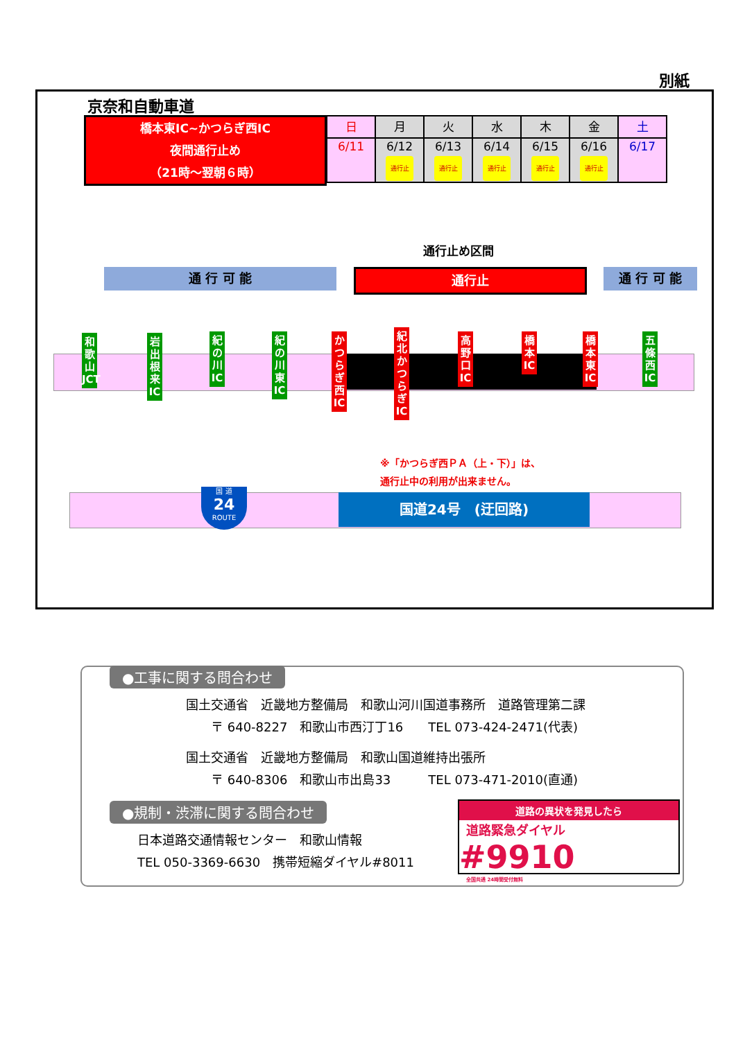別紙
京奈和自動車道
橋本東IC~かつらぎ西IC
夜間通行止め
（21時～翌朝６時）
| 日 | 月 | 火 | 水 | 木 | 金 | 土 |
| 6/11 | 6/12 通行止 | 6/13 通行止 | 6/14 通行止 | 6/15 通行止 | 6/16 通行止 | 6/17 |
通行止め区間
通 行 可 能 通行止 通 行 可 能
和歌山JCT
岩出根来IC
紀の川IC
紀の川東IC
かつらぎ西IC
紀北かつらぎIC
高野口IC
橋本IC
橋本東IC
五條西IC
※「かつらぎ西ＰＡ（上・下）」は、
通行止中の利用が出来ません。
国 道
24
ROUTE
国道24号　(迂回路)
●工事に関する問合わせ
国土交通省　近畿地方整備局　和歌山河川国道事務所　道路管理第二課
　　〒 640-8227　和歌山市西汀丁16　　TEL 073-424-2471(代表)
国土交通省　近畿地方整備局　和歌山国道維持出張所
　　〒 640-8306　和歌山市出島33　　　TEL 073-471-2010(直通)
●規制・渋滞に関する問合わせ
日本道路交通情報センター　和歌山情報
TEL 050-3369-6630　携帯短縮ダイヤル#8011
道路の異状を発見したら
道路緊急ダイヤル #9910
全国共通 24時間受付無料